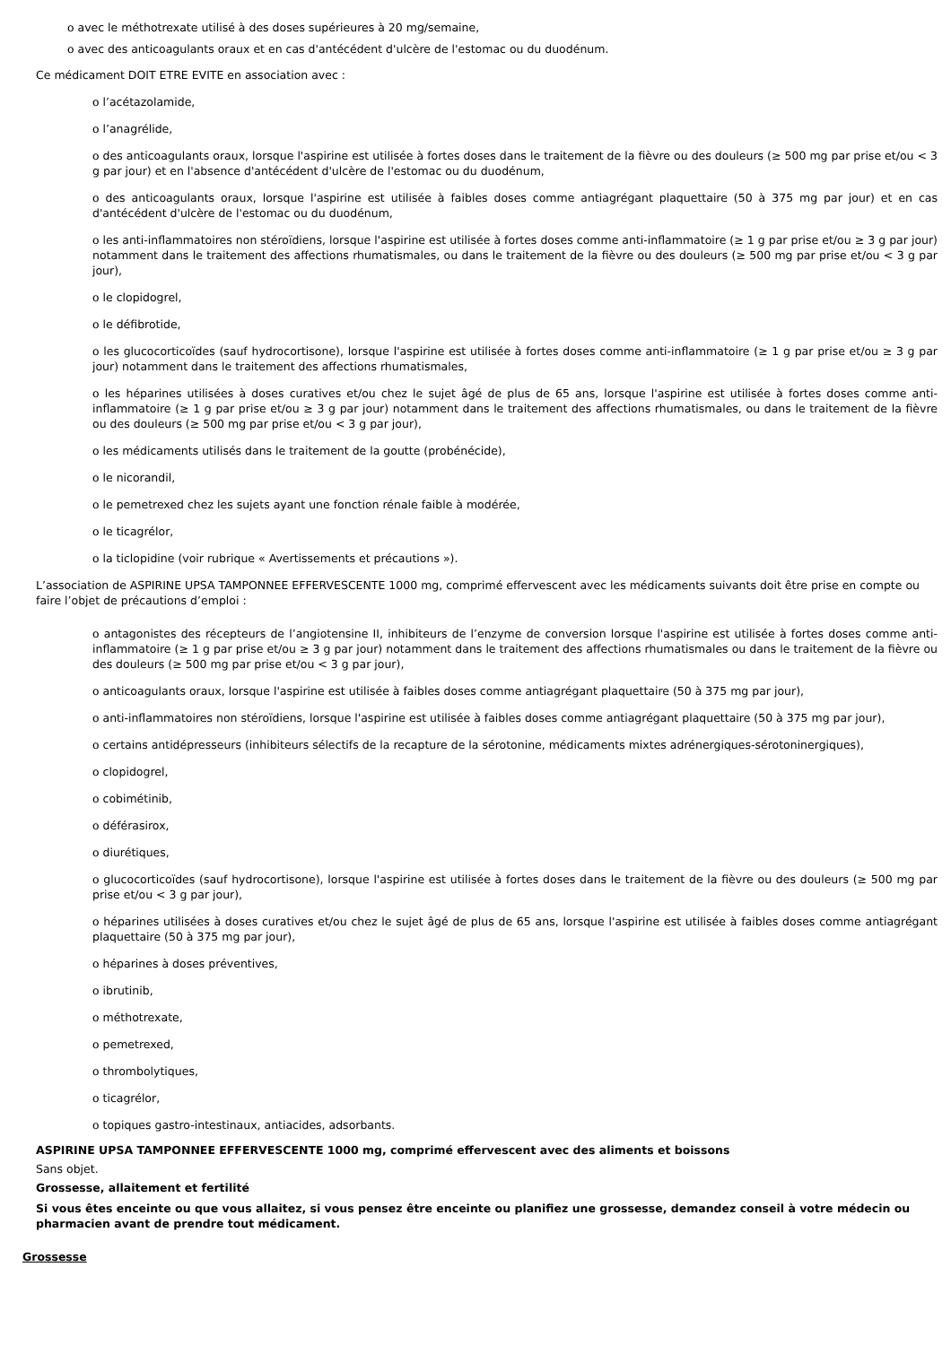o avec le méthotrexate utilisé à des doses supérieures à 20 mg/semaine,
o avec des anticoagulants oraux et en cas d'antécédent d'ulcère de l'estomac ou du duodénum.
Ce médicament DOIT ETRE EVITE en association avec :
o l’acétazolamide,
o l’anagrélide,
o des anticoagulants oraux, lorsque l'aspirine est utilisée à fortes doses dans le traitement de la fièvre ou des douleurs (≥ 500 mg par prise et/ou < 3 g par jour) et en l'absence d'antécédent d'ulcère de l'estomac ou du duodénum,
o des anticoagulants oraux, lorsque l'aspirine est utilisée à faibles doses comme antiagrégant plaquettaire (50 à 375 mg par jour) et en cas d'antécédent d'ulcère de l'estomac ou du duodénum,
o les anti-inflammatoires non stéroïdiens, lorsque l'aspirine est utilisée à fortes doses comme anti-inflammatoire (≥ 1 g par prise et/ou ≥ 3 g par jour) notamment dans le traitement des affections rhumatismales, ou dans le traitement de la fièvre ou des douleurs (≥ 500 mg par prise et/ou < 3 g par jour),
o le clopidogrel,
o le défibrotide,
o les glucocorticoïdes (sauf hydrocortisone), lorsque l'aspirine est utilisée à fortes doses comme anti-inflammatoire (≥ 1 g par prise et/ou ≥ 3 g par jour) notamment dans le traitement des affections rhumatismales,
o les héparines utilisées à doses curatives et/ou chez le sujet âgé de plus de 65 ans, lorsque l'aspirine est utilisée à fortes doses comme anti-inflammatoire (≥ 1 g par prise et/ou ≥ 3 g par jour) notamment dans le traitement des affections rhumatismales, ou dans le traitement de la fièvre ou des douleurs (≥ 500 mg par prise et/ou < 3 g par jour),
o les médicaments utilisés dans le traitement de la goutte (probénécide),
o le nicorandil,
o le pemetrexed chez les sujets ayant une fonction rénale faible à modérée,
o le ticagrélor,
o la ticlopidine (voir rubrique « Avertissements et précautions »).
L’association de ASPIRINE UPSA TAMPONNEE EFFERVESCENTE 1000 mg, comprimé effervescent avec les médicaments suivants doit être prise en compte ou faire l’objet de précautions d’emploi :
o antagonistes des récepteurs de l’angiotensine II, inhibiteurs de l’enzyme de conversion lorsque l'aspirine est utilisée à fortes doses comme anti-inflammatoire (≥ 1 g par prise et/ou ≥ 3 g par jour) notamment dans le traitement des affections rhumatismales ou dans le traitement de la fièvre ou des douleurs (≥ 500 mg par prise et/ou < 3 g par jour),
o anticoagulants oraux, lorsque l'aspirine est utilisée à faibles doses comme antiagrégant plaquettaire (50 à 375 mg par jour),
o anti-inflammatoires non stéroïdiens, lorsque l'aspirine est utilisée à faibles doses comme antiagrégant plaquettaire (50 à 375 mg par jour),
o certains antidépresseurs (inhibiteurs sélectifs de la recapture de la sérotonine, médicaments mixtes adrénergiques-sérotoninergiques),
o clopidogrel,
o cobimétinib,
o déférasirox,
o diurétiques,
o glucocorticoïdes (sauf hydrocortisone), lorsque l'aspirine est utilisée à fortes doses dans le traitement de la fièvre ou des douleurs (≥ 500 mg par prise et/ou < 3 g par jour),
o héparines utilisées à doses curatives et/ou chez le sujet âgé de plus de 65 ans, lorsque l'aspirine est utilisée à faibles doses comme antiagrégant plaquettaire (50 à 375 mg par jour),
o héparines à doses préventives,
o ibrutinib,
o méthotrexate,
o pemetrexed,
o thrombolytiques,
o ticagrélor,
o topiques gastro-intestinaux, antiacides, adsorbants.
ASPIRINE UPSA TAMPONNEE EFFERVESCENTE 1000 mg, comprimé effervescent avec des aliments et boissons
Sans objet.
Grossesse, allaitement et fertilité
Si vous êtes enceinte ou que vous allaitez, si vous pensez être enceinte ou planifiez une grossesse, demandez conseil à votre médecin ou pharmacien avant de prendre tout médicament.
Grossesse